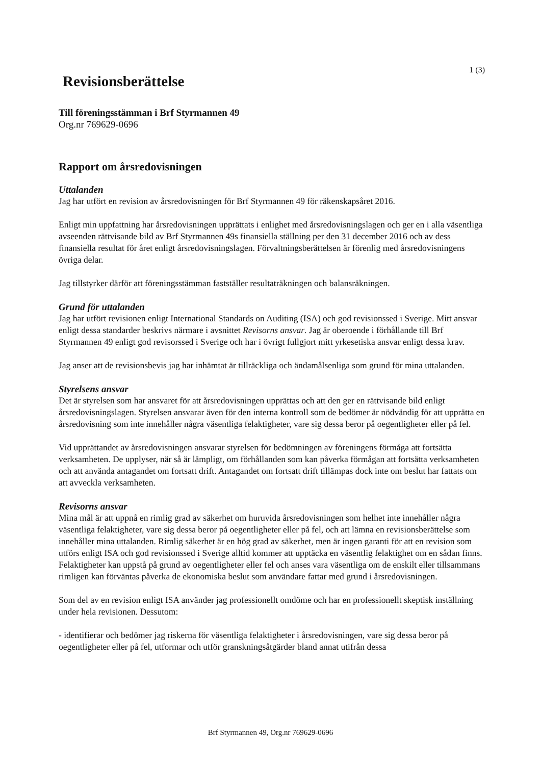1 (3)
Revisionsberättelse
Till föreningsstämman i Brf Styrmannen 49
Org.nr 769629-0696
Rapport om årsredovisningen
Uttalanden
Jag har utfört en revision av årsredovisningen för Brf Styrmannen 49 för räkenskapsåret 2016.
Enligt min uppfattning har årsredovisningen upprättats i enlighet med årsredovisningslagen och ger en i alla väsentliga avseenden rättvisande bild av Brf Styrmannen 49s finansiella ställning per den 31 december 2016 och av dess finansiella resultat för året enligt årsredovisningslagen. Förvaltningsberättelsen är förenlig med årsredovisningens övriga delar.
Jag tillstyrker därför att föreningsstämman fastställer resultaträkningen och balansräkningen.
Grund för uttalanden
Jag har utfört revisionen enligt International Standards on Auditing (ISA) och god revisionssed i Sverige. Mitt ansvar enligt dessa standarder beskrivs närmare i avsnittet Revisorns ansvar. Jag är oberoende i förhållande till Brf Styrmannen 49 enligt god revisorssed i Sverige och har i övrigt fullgjort mitt yrkesetiska ansvar enligt dessa krav.
Jag anser att de revisionsbevis jag har inhämtat är tillräckliga och ändamålsenliga som grund för mina uttalanden.
Styrelsens ansvar
Det är styrelsen som har ansvaret för att årsredovisningen upprättas och att den ger en rättvisande bild enligt årsredovisningslagen. Styrelsen ansvarar även för den interna kontroll som de bedömer är nödvändig för att upprätta en årsredovisning som inte innehåller några väsentliga felaktigheter, vare sig dessa beror på oegentligheter eller på fel.
Vid upprättandet av årsredovisningen ansvarar styrelsen för bedömningen av föreningens förmåga att fortsätta verksamheten. De upplyser, när så är lämpligt, om förhållanden som kan påverka förmågan att fortsätta verksamheten och att använda antagandet om fortsatt drift. Antagandet om fortsatt drift tillämpas dock inte om beslut har fattats om att avveckla verksamheten.
Revisorns ansvar
Mina mål är att uppnå en rimlig grad av säkerhet om huruvida årsredovisningen som helhet inte innehåller några väsentliga felaktigheter, vare sig dessa beror på oegentligheter eller på fel, och att lämna en revisionsberättelse som innehåller mina uttalanden. Rimlig säkerhet är en hög grad av säkerhet, men är ingen garanti för att en revision som utförs enligt ISA och god revisionssed i Sverige alltid kommer att upptäcka en väsentlig felaktighet om en sådan finns. Felaktigheter kan uppstå på grund av oegentligheter eller fel och anses vara väsentliga om de enskilt eller tillsammans rimligen kan förväntas påverka de ekonomiska beslut som användare fattar med grund i årsredovisningen.
Som del av en revision enligt ISA använder jag professionellt omdöme och har en professionellt skeptisk inställning under hela revisionen. Dessutom:
- identifierar och bedömer jag riskerna för väsentliga felaktigheter i årsredovisningen, vare sig dessa beror på oegentligheter eller på fel, utformar och utför granskningsåtgärder bland annat utifrån dessa
Brf Styrmannen 49, Org.nr 769629-0696